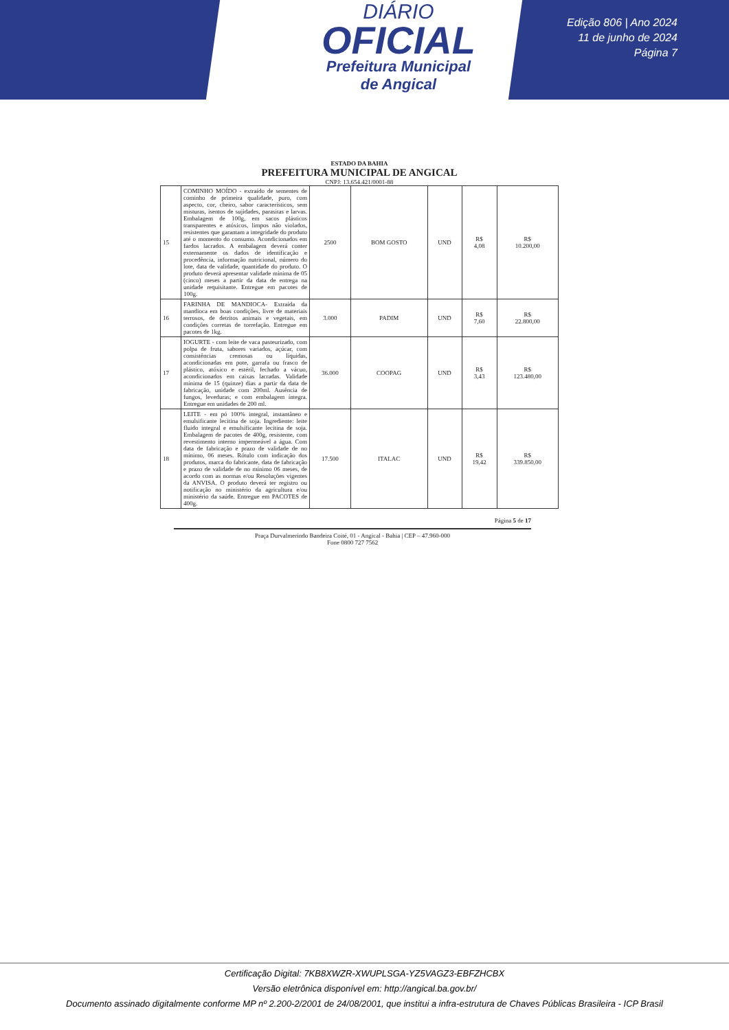DIÁRIO
OFICIAL
Prefeitura Municipal
de Angical
Edição 806 | Ano 2024
11 de junho de 2024
Página 7
ESTADO DA BAHIA
PREFEITURA MUNICIPAL DE ANGICAL
CNPJ: 13.654.421/0001-88
| 15 | COMINHO MOÍDO - extraído de sementes de cominho de primeira qualidade, puro, com aspecto, cor, cheiro, sabor característicos, sem misturas, isentos de sujidades, parasitas e larvas. Embalagem de 100g, em sacos plásticos transparentes e atóxicos, limpos não violados, resistentes que garantam a integridade do produto até o momento do consumo. Acondicionados em fardos lacrados. A embalagem deverá conter externamente os dados de identificação e procedência, informação nutricional, número do lote, data de validade, quantidade do produto. O produto deverá apresentar validade mínima de 05 (cinco) meses a partir da data de entrega na unidade requisitante. Entregue em pacotes de 100g. | 2500 | BOM GOSTO | UND | R$ 4,08 | R$ 10.200,00 |
| 16 | FARINHA DE MANDIOCA- Extraída da mandioca em boas condições, livre de materiais terrosos, de detritos animais e vegetais, em condições corretas de torrefação. Entregue em pacotes de 1kg. | 3.000 | PADIM | UND | R$ 7,60 | R$ 22.800,00 |
| 17 | IOGURTE - com leite de vaca pasteurizado, com polpa de fruta, sabores variados, açúcar, com consistências cremosas ou líquidas, acondicionadas em pote, garrafa ou frasco de plástico, atóxico e estéril, fechado a vácuo, acondicionados em caixas lacradas. Validade mínima de 15 (quinze) dias a partir da data de fabricação, unidade com 200ml. Ausência de fungos, leveduras; e com embalagem íntegra. Entregue em unidades de 200 ml. | 36.000 | COOPAG | UND | R$ 3,43 | R$ 123.480,00 |
| 18 | LEITE - em pó 100% integral, instantâneo e emulsificante lecitina de soja. Ingrediente: leite fluido integral e emulsificante lecitina de soja. Embalagem de pacotes de 400g, resistente, com revestimento interno impermeável a água. Com data de fabricação e prazo de validade de no mínimo, 06 meses. Rótulo com indicação dos produtos, marca do fabricante, data de fabricação e prazo de validade de no mínimo 06 meses, de acordo com as normas e/ou Resoluções vigentes da ANVISA. O produto deverá ter registro ou notificação no ministério da agricultura e/ou ministério da saúde. Entregue em PACOTES de 400g. | 17.500 | ITALAC | UND | R$ 19,42 | R$ 339.850,00 |
Página 5 de 17
Praça Durvalmerindo Bandeira Coité, 01 - Angical - Bahia | CEP – 47.960-000
Fone 0800 727 7562
Certificação Digital: 7KB8XWZR-XWUPLSGA-YZ5VAGZ3-EBFZHCBX
Versão eletrônica disponível em: http://angical.ba.gov.br/
Documento assinado digitalmente conforme MP nº 2.200-2/2001 de 24/08/2001, que institui a infra-estrutura de Chaves Públicas Brasileira - ICP Brasil